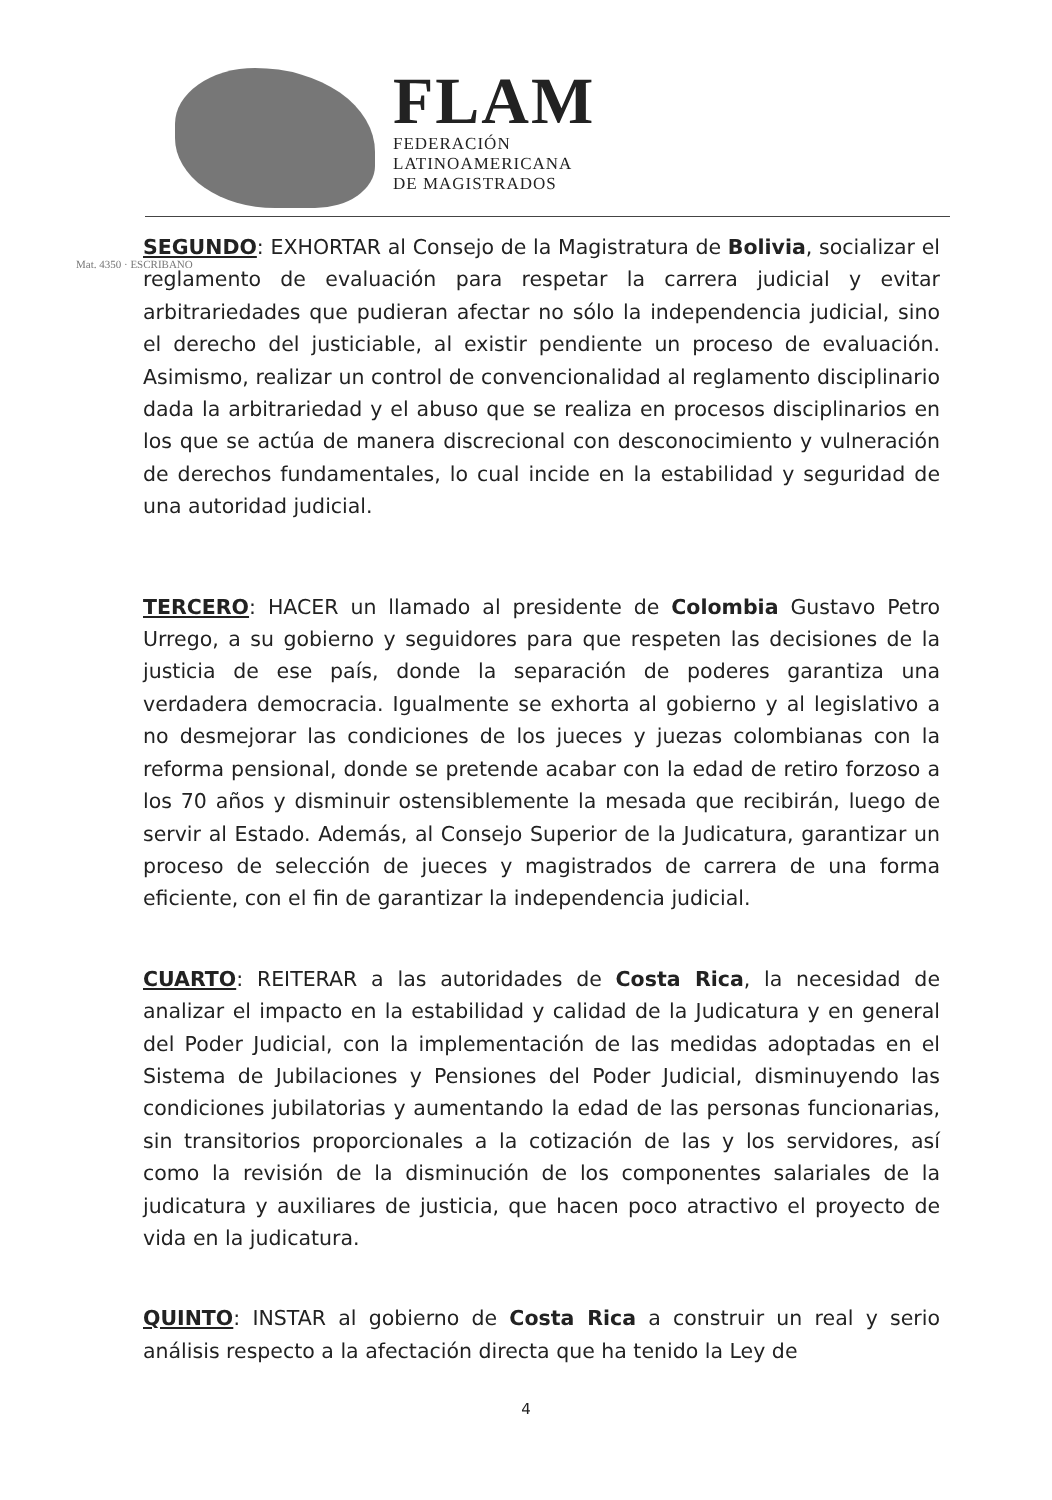FLAM
FEDERACIÓN
LATINOAMERICANA
DE MAGISTRADOS
Mat. 4350 · ESCRIBANO
SEGUNDO: EXHORTAR al Consejo de la Magistratura de Bolivia, socializar el reglamento de evaluación para respetar la carrera judicial y evitar arbitrariedades que pudieran afectar no sólo la independencia judicial, sino el derecho del justiciable, al existir pendiente un proceso de evaluación. Asimismo, realizar un control de convencionalidad al reglamento disciplinario dada la arbitrariedad y el abuso que se realiza en procesos disciplinarios en los que se actúa de manera discrecional con desconocimiento y vulneración de derechos fundamentales, lo cual incide en la estabilidad y seguridad de una autoridad judicial.
TERCERO: HACER un llamado al presidente de Colombia Gustavo Petro Urrego, a su gobierno y seguidores para que respeten las decisiones de la justicia de ese país, donde la separación de poderes garantiza una verdadera democracia. Igualmente se exhorta al gobierno y al legislativo a no desmejorar las condiciones de los jueces y juezas colombianas con la reforma pensional, donde se pretende acabar con la edad de retiro forzoso a los 70 años y disminuir ostensiblemente la mesada que recibirán, luego de servir al Estado. Además, al Consejo Superior de la Judicatura, garantizar un proceso de selección de jueces y magistrados de carrera de una forma eficiente, con el fin de garantizar la independencia judicial.
CUARTO: REITERAR a las autoridades de Costa Rica, la necesidad de analizar el impacto en la estabilidad y calidad de la Judicatura y en general del Poder Judicial, con la implementación de las medidas adoptadas en el Sistema de Jubilaciones y Pensiones del Poder Judicial, disminuyendo las condiciones jubilatorias y aumentando la edad de las personas funcionarias, sin transitorios proporcionales a la cotización de las y los servidores, así como la revisión de la disminución de los componentes salariales de la judicatura y auxiliares de justicia, que hacen poco atractivo el proyecto de vida en la judicatura.
QUINTO: INSTAR al gobierno de Costa Rica a construir un real y serio análisis respecto a la afectación directa que ha tenido la Ley de
4